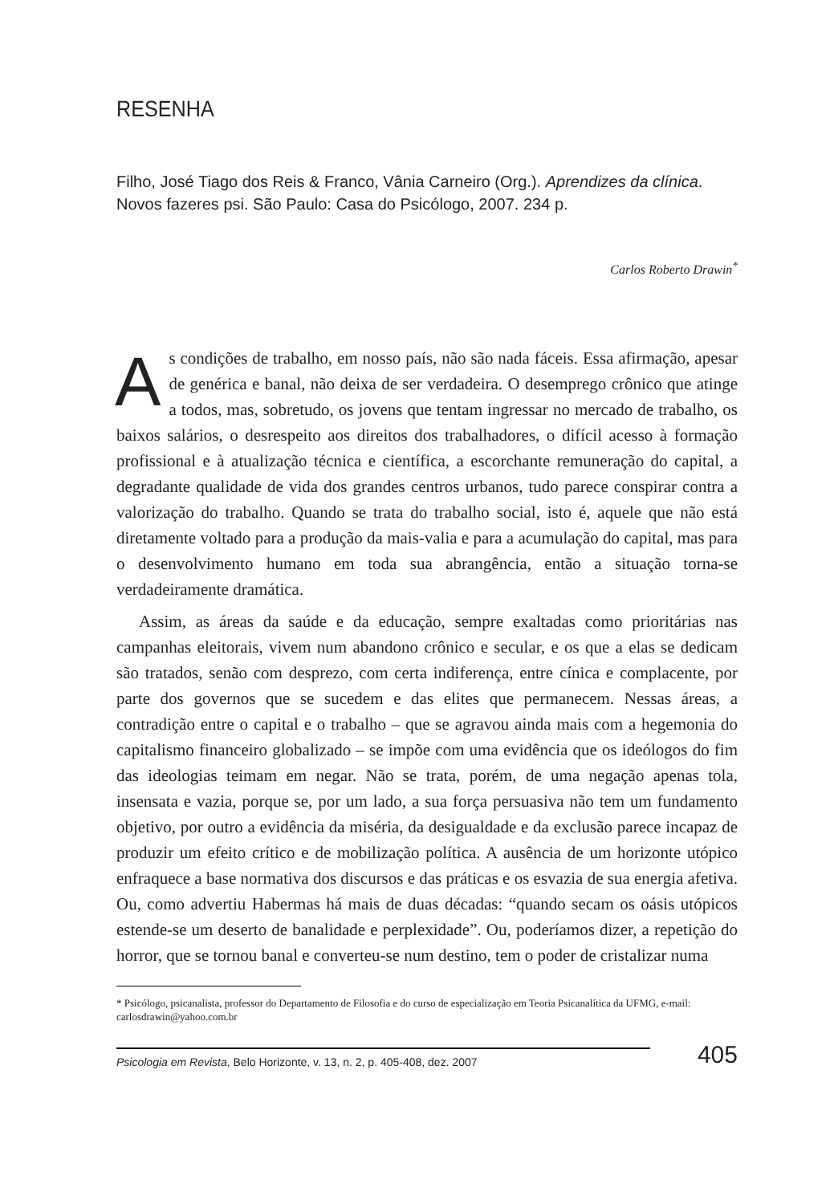RESENHA
Filho, José Tiago dos Reis & Franco, Vânia Carneiro (Org.). Aprendizes da clínica. Novos fazeres psi. São Paulo: Casa do Psicólogo, 2007. 234 p.
Carlos Roberto Drawin<sup>*</sup>
As condições de trabalho, em nosso país, não são nada fáceis. Essa afirmação, apesar de genérica e banal, não deixa de ser verdadeira. O desemprego crônico que atinge a todos, mas, sobretudo, os jovens que tentam ingressar no mercado de trabalho, os baixos salários, o desrespeito aos direitos dos trabalhadores, o difícil acesso à formação profissional e à atualização técnica e científica, a escorchante remuneração do capital, a degradante qualidade de vida dos grandes centros urbanos, tudo parece conspirar contra a valorização do trabalho. Quando se trata do trabalho social, isto é, aquele que não está diretamente voltado para a produção da mais-valia e para a acumulação do capital, mas para o desenvolvimento humano em toda sua abrangência, então a situação torna-se verdadeiramente dramática.
Assim, as áreas da saúde e da educação, sempre exaltadas como prioritárias nas campanhas eleitorais, vivem num abandono crônico e secular, e os que a elas se dedicam são tratados, senão com desprezo, com certa indiferença, entre cínica e complacente, por parte dos governos que se sucedem e das elites que permanecem. Nessas áreas, a contradição entre o capital e o trabalho – que se agravou ainda mais com a hegemonia do capitalismo financeiro globalizado – se impõe com uma evidência que os ideólogos do fim das ideologias teimam em negar. Não se trata, porém, de uma negação apenas tola, insensata e vazia, porque se, por um lado, a sua força persuasiva não tem um fundamento objetivo, por outro a evidência da miséria, da desigualdade e da exclusão parece incapaz de produzir um efeito crítico e de mobilização política. A ausência de um horizonte utópico enfraquece a base normativa dos discursos e das práticas e os esvazia de sua energia afetiva. Ou, como advertiu Habermas há mais de duas décadas: “quando secam os oásis utópicos estende-se um deserto de banalidade e perplexidade”. Ou, poderíamos dizer, a repetição do horror, que se tornou banal e converteu-se num destino, tem o poder de cristalizar numa
* Psicólogo, psicanalista, professor do Departamento de Filosofia e do curso de especialização em Teoria Psicanalítica da UFMG, e-mail: carlosdrawin@yahoo.com.br
Psicologia em Revista, Belo Horizonte, v. 13, n. 2, p. 405-408, dez. 2007 405